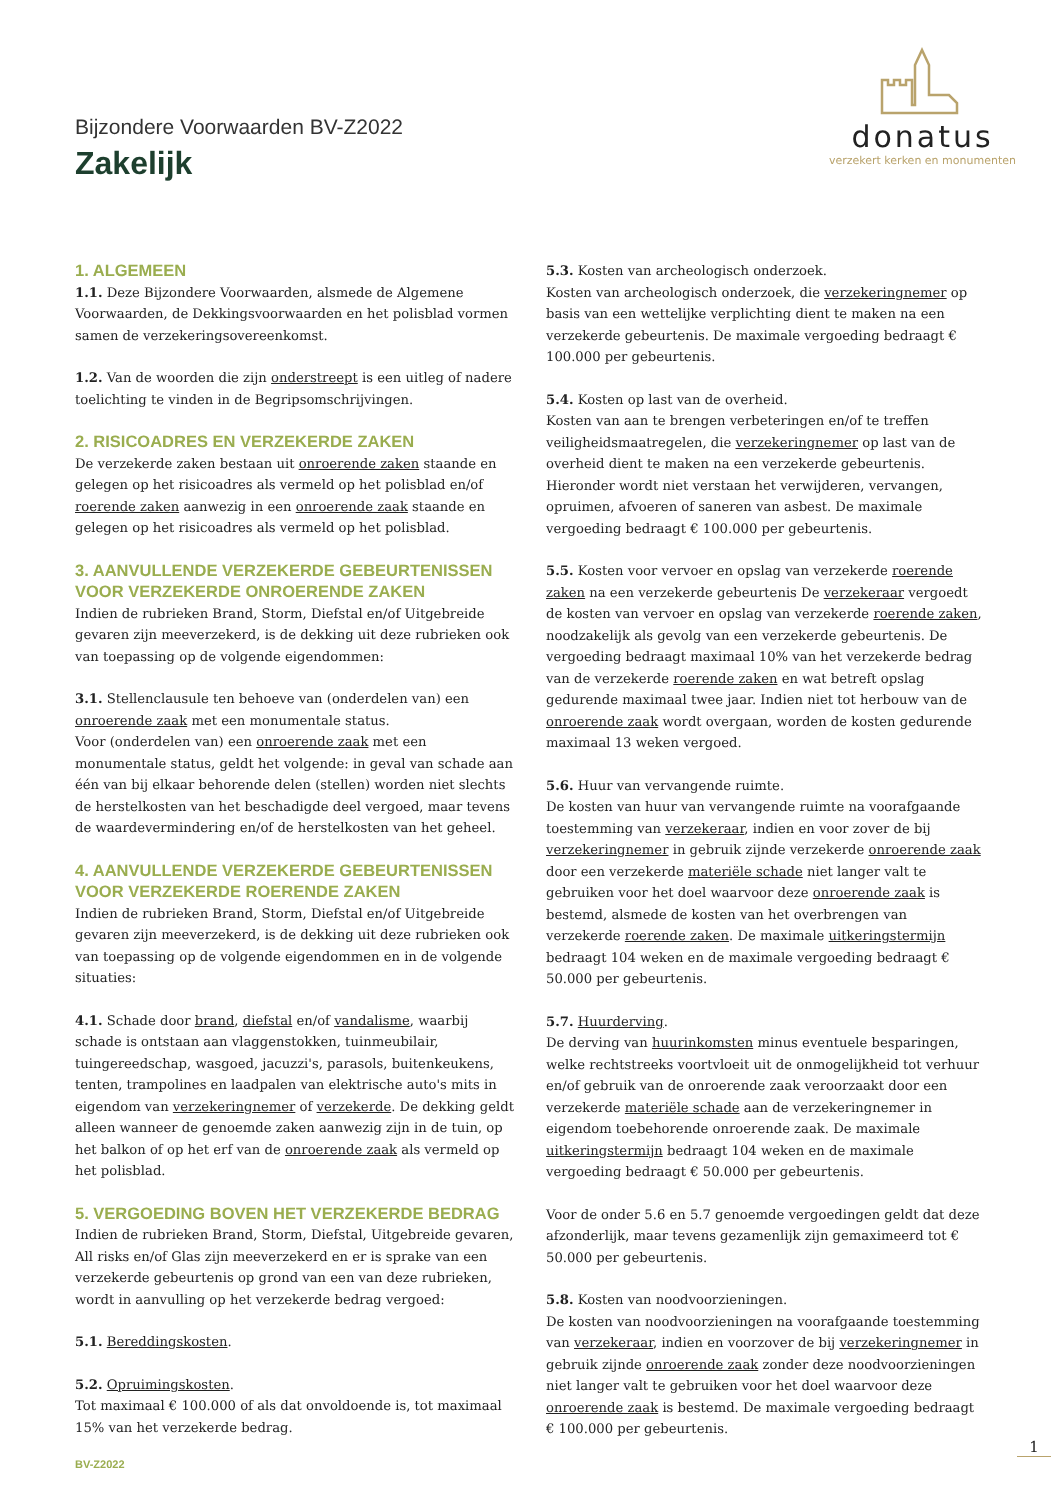Bijzondere Voorwaarden BV-Z2022
Zakelijk
donatus
verzekert kerken en monumenten
1. ALGEMEEN
1.1. Deze Bijzondere Voorwaarden, alsmede de Algemene Voorwaarden, de Dekkingsvoorwaarden en het polisblad vormen samen de verzekeringsovereenkomst.
1.2. Van de woorden die zijn onderstreept is een uitleg of nadere toelichting te vinden in de Begripsomschrijvingen.
2. RISICOADRES EN VERZEKERDE ZAKEN
De verzekerde zaken bestaan uit onroerende zaken staande en gelegen op het risicoadres als vermeld op het polisblad en/of roerende zaken aanwezig in een onroerende zaak staande en gelegen op het risicoadres als vermeld op het polisblad.
3. AANVULLENDE VERZEKERDE GEBEURTENISSEN VOOR VERZEKERDE ONROERENDE ZAKEN
Indien de rubrieken Brand, Storm, Diefstal en/of Uitgebreide gevaren zijn meeverzekerd, is de dekking uit deze rubrieken ook van toepassing op de volgende eigendommen:
3.1. Stellenclausule ten behoeve van (onderdelen van) een onroerende zaak met een monumentale status.
Voor (onderdelen van) een onroerende zaak met een monumentale status, geldt het volgende: in geval van schade aan één van bij elkaar behorende delen (stellen) worden niet slechts de herstelkosten van het beschadigde deel vergoed, maar tevens de waardevermindering en/of de herstelkosten van het geheel.
4. AANVULLENDE VERZEKERDE GEBEURTENISSEN VOOR VERZEKERDE ROERENDE ZAKEN
Indien de rubrieken Brand, Storm, Diefstal en/of Uitgebreide gevaren zijn meeverzekerd, is de dekking uit deze rubrieken ook van toepassing op de volgende eigendommen en in de volgende situaties:
4.1. Schade door brand, diefstal en/of vandalisme, waarbij schade is ontstaan aan vlaggenstokken, tuinmeubilair, tuingereedschap, wasgoed, jacuzzi's, parasols, buitenkeukens, tenten, trampolines en laadpalen van elektrische auto's mits in eigendom van verzekeringnemer of verzekerde. De dekking geldt alleen wanneer de genoemde zaken aanwezig zijn in de tuin, op het balkon of op het erf van de onroerende zaak als vermeld op het polisblad.
5. VERGOEDING BOVEN HET VERZEKERDE BEDRAG
Indien de rubrieken Brand, Storm, Diefstal, Uitgebreide gevaren, All risks en/of Glas zijn meeverzekerd en er is sprake van een verzekerde gebeurtenis op grond van een van deze rubrieken, wordt in aanvulling op het verzekerde bedrag vergoed:
5.1. Bereddingskosten.
5.2. Opruimingskosten.
Tot maximaal € 100.000 of als dat onvoldoende is, tot maximaal 15% van het verzekerde bedrag.
5.3. Kosten van archeologisch onderzoek.
Kosten van archeologisch onderzoek, die verzekeringnemer op basis van een wettelijke verplichting dient te maken na een verzekerde gebeurtenis. De maximale vergoeding bedraagt € 100.000 per gebeurtenis.
5.4. Kosten op last van de overheid.
Kosten van aan te brengen verbeteringen en/of te treffen veiligheidsmaatregelen, die verzekeringnemer op last van de overheid dient te maken na een verzekerde gebeurtenis. Hieronder wordt niet verstaan het verwijderen, vervangen, opruimen, afvoeren of saneren van asbest. De maximale vergoeding bedraagt € 100.000 per gebeurtenis.
5.5. Kosten voor vervoer en opslag van verzekerde roerende zaken na een verzekerde gebeurtenis De verzekeraar vergoedt de kosten van vervoer en opslag van verzekerde roerende zaken, noodzakelijk als gevolg van een verzekerde gebeurtenis. De vergoeding bedraagt maximaal 10% van het verzekerde bedrag van de verzekerde roerende zaken en wat betreft opslag gedurende maximaal twee jaar. Indien niet tot herbouw van de onroerende zaak wordt overgaan, worden de kosten gedurende maximaal 13 weken vergoed.
5.6. Huur van vervangende ruimte.
De kosten van huur van vervangende ruimte na voorafgaande toestemming van verzekeraar, indien en voor zover de bij verzekeringnemer in gebruik zijnde verzekerde onroerende zaak door een verzekerde materiële schade niet langer valt te gebruiken voor het doel waarvoor deze onroerende zaak is bestemd, alsmede de kosten van het overbrengen van verzekerde roerende zaken. De maximale uitkeringstermijn bedraagt 104 weken en de maximale vergoeding bedraagt € 50.000 per gebeurtenis.
5.7. Huurderving.
De derving van huurinkomsten minus eventuele besparingen, welke rechtstreeks voortvloeit uit de onmogelijkheid tot verhuur en/of gebruik van de onroerende zaak veroorzaakt door een verzekerde materiële schade aan de verzekeringnemer in eigendom toebehorende onroerende zaak. De maximale uitkeringstermijn bedraagt 104 weken en de maximale vergoeding bedraagt € 50.000 per gebeurtenis.
Voor de onder 5.6 en 5.7 genoemde vergoedingen geldt dat deze afzonderlijk, maar tevens gezamenlijk zijn gemaximeerd tot € 50.000 per gebeurtenis.
5.8. Kosten van noodvoorzieningen.
De kosten van noodvoorzieningen na voorafgaande toestemming van verzekeraar, indien en voorzover de bij verzekeringnemer in gebruik zijnde onroerende zaak zonder deze noodvoorzieningen niet langer valt te gebruiken voor het doel waarvoor deze onroerende zaak is bestemd. De maximale vergoeding bedraagt € 100.000 per gebeurtenis.
BV-Z2022
1